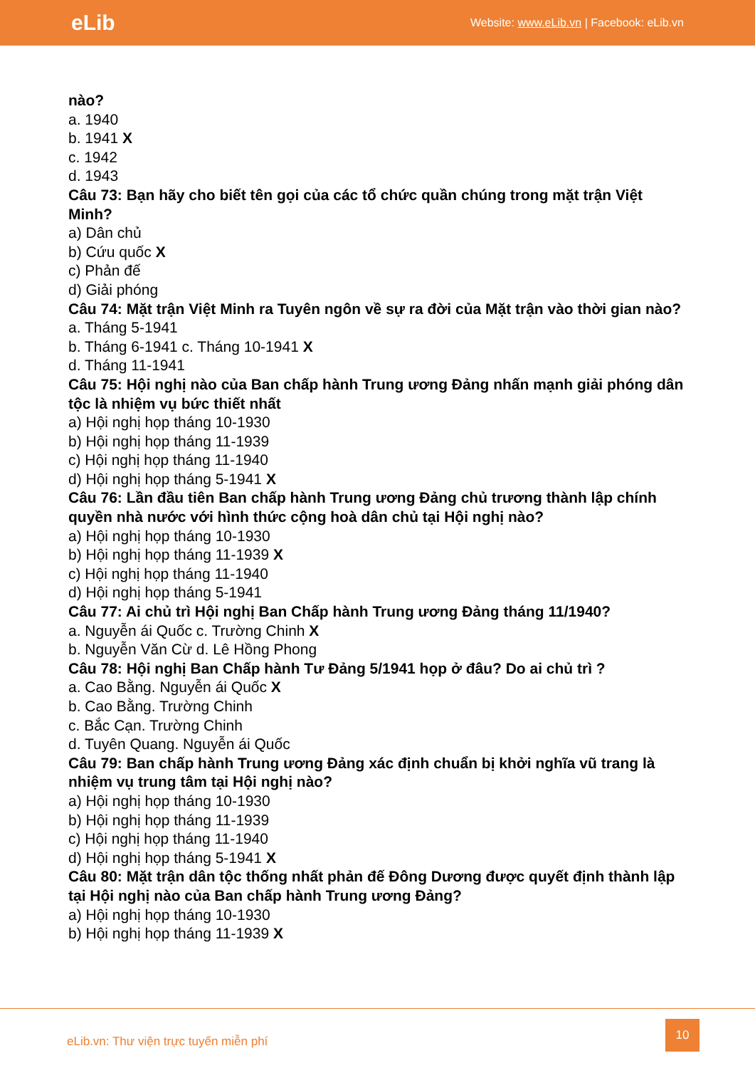eLib
Website: www.eLib.vn | Facebook: eLib.vn
nào?
a. 1940
b. 1941 X
c. 1942
d. 1943
Câu 73: Bạn hãy cho biết tên gọi của các tổ chức quần chúng trong mặt trận Việt Minh?
a) Dân chủ
b) Cứu quốc X
c) Phản đế
d) Giải phóng
Câu 74: Mặt trận Việt Minh ra Tuyên ngôn về sự ra đời của Mặt trận vào thời gian nào?
a. Tháng 5-1941
b. Tháng 6-1941 c. Tháng 10-1941 X
d. Tháng 11-1941
Câu 75: Hội nghị nào của Ban chấp hành Trung ương Đảng nhấn mạnh giải phóng dân tộc là nhiệm vụ bức thiết nhất
a) Hội nghị họp tháng 10-1930
b) Hội nghị họp tháng 11-1939
c) Hội nghị họp tháng 11-1940
d) Hội nghị họp tháng 5-1941 X
Câu 76: Lần đầu tiên Ban chấp hành Trung ương Đảng chủ trương thành lập chính quyền nhà nước với hình thức cộng hoà dân chủ tại Hội nghị nào?
a) Hội nghị họp tháng 10-1930
b) Hội nghị họp tháng 11-1939 X
c) Hội nghị họp tháng 11-1940
d) Hội nghị họp tháng 5-1941
Câu 77: Ai chủ trì Hội nghị Ban Chấp hành Trung ương Đảng tháng 11/1940?
a. Nguyễn ái Quốc c. Trường Chinh X
b. Nguyễn Văn Cừ d. Lê Hồng Phong
Câu 78: Hội nghị Ban Chấp hành Tư Đảng 5/1941 họp ở đâu? Do ai chủ trì ?
a. Cao Bằng. Nguyễn ái Quốc X
b. Cao Bằng. Trường Chinh
c. Bắc Cạn. Trường Chinh
d. Tuyên Quang. Nguyễn ái Quốc
Câu 79: Ban chấp hành Trung ương Đảng xác định chuẩn bị khởi nghĩa vũ trang là nhiệm vụ trung tâm tại Hội nghị nào?
a) Hội nghị họp tháng 10-1930
b) Hội nghị họp tháng 11-1939
c) Hội nghị họp tháng 11-1940
d) Hội nghị họp tháng 5-1941 X
Câu 80: Mặt trận dân tộc thống nhất phản đế Đông Dương được quyết định thành lập tại Hội nghị nào của Ban chấp hành Trung ương Đảng?
a) Hội nghị họp tháng 10-1930
b) Hội nghị họp tháng 11-1939 X
eLib.vn: Thư viện trực tuyến miễn phí
10